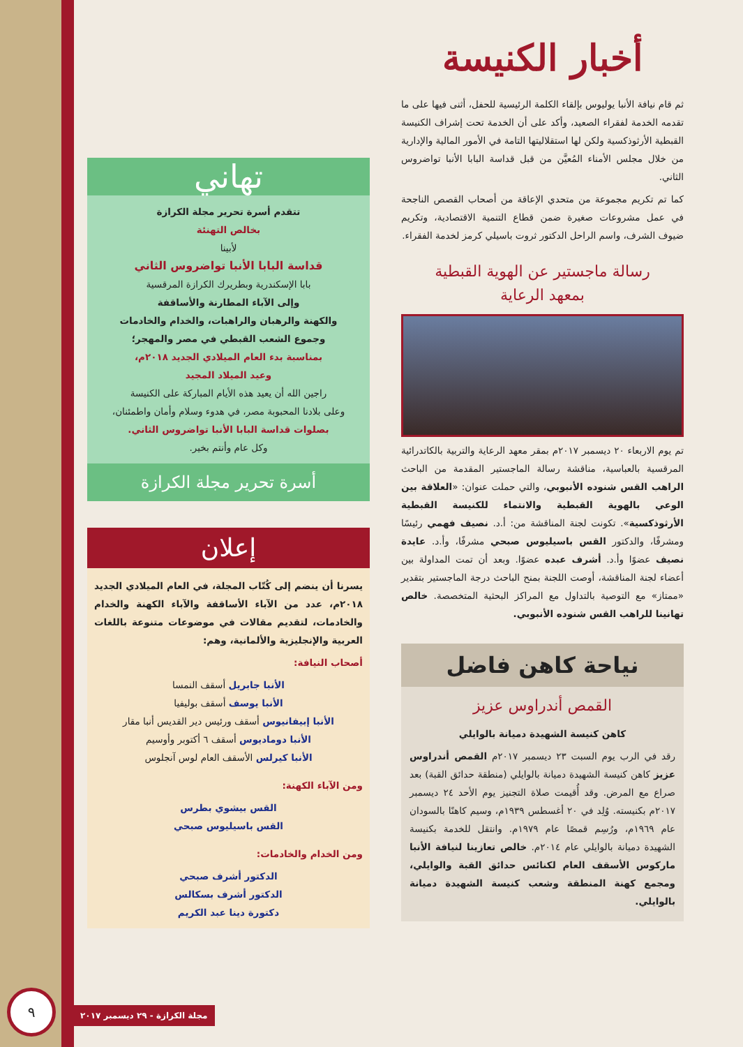أخبار الكنيسة
ثم قام نيافة الأنبا يوليوس بإلقاء الكلمة الرئيسية للحفل، أثنى فيها على ما تقدمه الخدمة لفقراء الصعيد، وأكد على أن الخدمة تحت إشراف الكنيسة القبطية الأرثوذكسية ولكن لها استقلاليتها التامة في الأمور المالية والإدارية من خلال مجلس الأمناء المُعيَّن من قبل قداسة البابا الأنبا تواضروس الثاني.
كما تم تكريم مجموعة من متحدي الإعاقة من أصحاب القصص الناجحة في عمل مشروعات صغيرة ضمن قطاع التنمية الاقتصادية، وتكريم ضيوف الشرف، واسم الراحل الدكتور ثروت باسيلي كرمز لخدمة الفقراء.
رسالة ماجستير عن الهوية القبطية
بمعهد الرعاية
تم يوم الاربعاء ٢٠ ديسمبر ٢٠١٧م بمقر معهد الرعاية والتربية بالكاتدرائية المرقسية بالعباسية، مناقشة رسالة الماجستير المقدمة من الباحث الراهب القس شنوده الأنبوبي، والتي حملت عنوان: «العلاقة بين الوعي بالهوية القبطية والانتماء للكنيسة القبطية الأرثوذكسية». تكونت لجنة المناقشة من: أ.د. نصيف فهمي رئيسًا ومشرفًا، والدكتور القس باسيليوس صبحي مشرفًا، وأ.د. عايدة نصيف عضوًا وأ.د. أشرف عبده عضوًا. وبعد أن تمت المداولة بين أعضاء لجنة المناقشة، أوصت اللجنة بمنح الباحث درجة الماجستير بتقدير «ممتاز» مع التوصية بالتداول مع المراكز البحثية المتخصصة. خالص تهانينا للراهب القس شنوده الأنبوبي.
نياحة كاهن فاضل
القمص أندراوس عزيز
كاهن كنيسة الشهيدة دميانة بالوايلي
رقد في الرب يوم السبت ٢٣ ديسمبر ٢٠١٧م القمص أندراوس عزيز كاهن كنيسة الشهيدة دميانة بالوايلي (منطقة حدائق القبة) بعد صراع مع المرض. وقد أُقيمت صلاة التجنيز يوم الأحد ٢٤ ديسمبر ٢٠١٧م بكنيسته. وُلِد في ٢٠ أغسطس ١٩٣٩م، وسيم كاهنًا بالسودان عام ١٩٦٩م، ورُسِم قمصًا عام ١٩٧٩م. وانتقل للخدمة بكنيسة الشهيدة دميانة بالوايلي عام ٢٠١٤م. خالص تعازينا لنيافة الأنبا ماركوس الأسقف العام لكنائس حدائق القبة والوايلي، ومجمع كهنة المنطقة وشعب كنيسة الشهيدة دميانة بالوايلي.
تهاني
تتقدم أسرة تحرير مجلة الكرازة
بخالص التهنئة
لأبينا
قداسة البابا الأنبا تواضروس الثاني
بابا الإسكندرية وبطريرك الكرازة المرقسية
وإلى الآباء المطارنة والأساقفة
والكهنة والرهبان والراهبات، والخدام والخادمات
وجموع الشعب القبطي في مصر والمهجر؛
بمناسبة بدء العام الميلادي الجديد ٢٠١٨م،
وعيد الميلاد المجيد
راجين الله أن يعيد هذه الأيام المباركة على الكنيسة
وعلى بلادنا المحبوبة مصر، في هدوء وسلام وأمان واطمئنان،
بصلوات قداسة البابا الأنبا تواضروس الثاني.
وكل عام وأنتم بخير.
أسرة تحرير مجلة الكرازة
إعلان
يسرنا أن ينضم إلى كُتّاب المجلة، في العام الميلادي الجديد ٢٠١٨م، عدد من الآباء الأساقفة والآباء الكهنة والخدام والخادمات، لتقديم مقالات في موضوعات متنوعة باللغات العربية والإنجليزية والألمانية، وهم:
أصحاب النيافة:
الأنبا جابريل أسقف النمسا
الأنبا يوسف أسقف بوليفيا
الأنبا إبيفانيوس أسقف ورئيس دير القديس أنبا مقار
الأنبا دوماديوس أسقف ٦ أكتوبر وأوسيم
الأنبا كيرلس الأسقف العام لوس آنجلوس
ومن الآباء الكهنة:
القس بيشوي بطرس
القس باسيليوس صبحي
ومن الخدام والخادمات:
الدكتور أشرف صبحي
الدكتور أشرف بسكالس
دكتورة دينا عبد الكريم
٩
مجلة الكرازة - ٢٩ ديسمبر ٢٠١٧